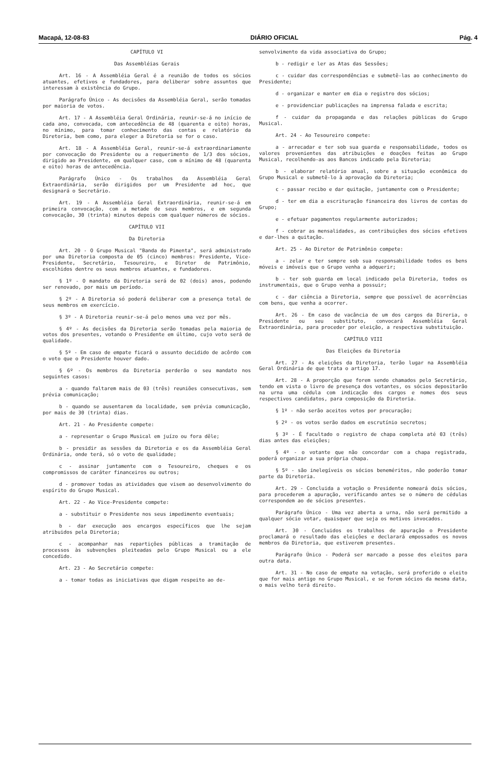Macapá, 12-08-83 DIÁRIO OFICIAL Pág. 4
CAPÍTULO VI
Das Assembléias Gerais
Art. 16 - A Assembléia Geral é a reunião de todos os sócios atuantes, efetivos e fundadores, para deliberar sobre assuntos que interessam à existência do Grupo.
Parágrafo Único - As decisões da Assembléia Geral, serão tomadas por maioria de votos.
Art. 17 - A Assembléia Geral Ordinária, reunir-se-á no início de cada ano, convocada, com antecedência de 48 (quarenta e oito) horas, no mínimo, para tomar conhecimento das contas e relatório da Diretoria, bem como, para eleger a Diretoria se for o caso.
Art. 18 - A Assembléia Geral, reunir-se-á extraordinariamente por convocação do Presidente ou a requerimento de 1/3 dos sócios, dirigido ao Presidente, em qualquer caso, com o mínimo de 48 (quarenta e oito) horas de antecedência.
Parágrafo Único - Os trabalhos da Assembléia Geral Extraordinária, serão dirigidos por um Presidente ad hoc, que designará o Secretário.
Art. 19 - A Assembléia Geral Extraordinária, reunir-se-á em primeira convocação, com a metade de seus membros, e em segunda convocação, 30 (trinta) minutos depois com qualquer números de sócios.
CAPÍTULO VII
Da Diretoria
Art. 20 - O Grupo Musical "Banda do Pimenta", será administrado por uma Diretoria composta de 05 (cinco) membros: Presidente, Vice-Presidente, Secretário, Tesoureiro, e Diretor de Patrimônio, escolhidos dentre os seus membros atuantes, e fundadores.
§ 1º - O mandato da Diretoria será de 02 (dois) anos, podendo ser renovado, por mais um período.
§ 2º - A Diretoria só poderá deliberar com a presença total de seus membros em exercício.
§ 3º - A Diretoria reunir-se-á pelo menos uma vez por mês.
§ 4º - As decisões da Diretoria serão tomadas pela maioria de votos dos presentes, votando o Presidente em último, cujo voto será de qualidade.
§ 5º - Em caso de empate ficará o assunto decidido de acôrdo com o voto que o Presidente houver dado.
§ 6º - Os membros da Diretoria perderão o seu mandato nos seguintes casos:
a - quando faltarem mais de 03 (três) reuniões consecutivas, sem prévia comunicação;
b - quando se ausentarem da localidade, sem prévia comunicação, por mais de 30 (trinta) dias.
Art. 21 - Ao Presidente compete:
a - representar o Grupo Musical em juízo ou fora dêle;
b - presidir as sessões da Diretoria e os da Assembléia Geral Ordinária, onde terá, só o voto de qualidade;
c - assinar juntamente com o Tesoureiro, cheques e os compromissos de caráter financeiros ou outros;
d - promover todas as atividades que visem ao desenvolvimento do espírito do Grupo Musical.
Art. 22 - Ao Vice-Presidente compete:
a - substituir o Presidente nos seus impedimento eventuais;
b - dar execução aos encargos específicos que lhe sejam atribuidos pela Diretoria;
c - acompanhar nas repartições públicas a tramitação de processos às subvenções pleiteadas pelo Grupo Musical ou a ele concedido.
Art. 23 - Ao Secretário compete:
a - tomar todas as iniciativas que digam respeito ao de-
senvolvimento da vida associativa do Grupo;
b - redigir e ler as Atas das Sessões;
c - cuidar das correspondências e submetê-las ao conhecimento do Presidente;
d - organizar e manter em dia o registro dos sócios;
e - providenciar publicações na imprensa falada e escrita;
f - cuidar da propaganda e das relações públicas do Grupo Musical.
Art. 24 - Ao Tesoureiro compete:
a - arrecadar e ter sob sua guarda e responsabilidade, todos os valores provenientes das atribuições e doações feitas ao Grupo Musical, recolhendo-as aos Bancos indicado pela Diretoria;
b - elaborar relatório anual, sobre a situação econômica do Grupo Musical e submetê-lo à aprovação da Diretoria;
c - passar recibo e dar quitação, juntamente com o Presidente;
d - ter em dia a escrituração financeira dos livros de contas do Grupo;
e - efetuar pagamentos regularmente autorizados;
f - cobrar as mensalidades, as contribuições dos sócios efetivos e dar-lhes a quitação.
Art. 25 - Ao Diretor de Patrimônio compete:
a - zelar e ter sempre sob sua responsabilidade todos os bens móveis e imóveis que o Grupo venha a adquerir;
b - ter sob guarda em local indicado pela Diretoria, todos os instrumentais, que o Grupo venha a possuir;
c - dar ciência a Diretoria, sempre que possível de acorrências com bens, que venha a ocorrer.
Art. 26 - Em caso de vacância de um dos cargos da Direria, o Presidente ou seu substituto, convocará Assembléia Geral Extraordinária, para proceder por eleição, a respectiva substituição.
CAPÍTULO VIII
Das Eleições da Diretoria
Art. 27 - As eleições da Diretoria, terão lugar na Assembléia Geral Ordinária de que trata o artigo 17.
Art. 28 - A proporção que forem sendo chamados pelo Secretário, tendo em vista o livro de presença dos votantes, os sócios depositarão na urna uma cédula com indicação dos cargos e nomes dos seus respectivos candidatos, para composição da Diretoria.
§ 1º - não serão aceitos votos por procuração;
§ 2º - os votos serão dados em escrutínio secretos;
§ 3º - É facultado o registro de chapa completa até 03 (três) dias antes das eleições;
§ 4º - o votante que não concordar com a chapa registrada, poderá organizar a sua própria chapa.
§ 5º - são inelegíveis os sócios beneméritos, não poderão tomar parte da Diretoria.
Art. 29 - Concluida a votação o Presidente nomeará dois sócios, para procederem a apuração, verificando antes se o número de cédulas correspondem ao de sócios presentes.
Parágrafo Único - Uma vez aberta a urna, não será permitido a qualquer sócio votar, quaisquer que seja os motivos invocados.
Art. 30 - Concluidos os trabalhos de apuração o Presidente proclamará o resultado das eleições e declarará empossados os novos membros da Diretoria, que estiverem presentes.
Parágrafo Único - Poderá ser marcado a posse dos eleitos para outra data.
Art. 31 - No caso de empate na votação, será proferido o eleito que for mais antigo no Grupo Musical, e se forem sócios da mesma data, o mais velho terá direito.